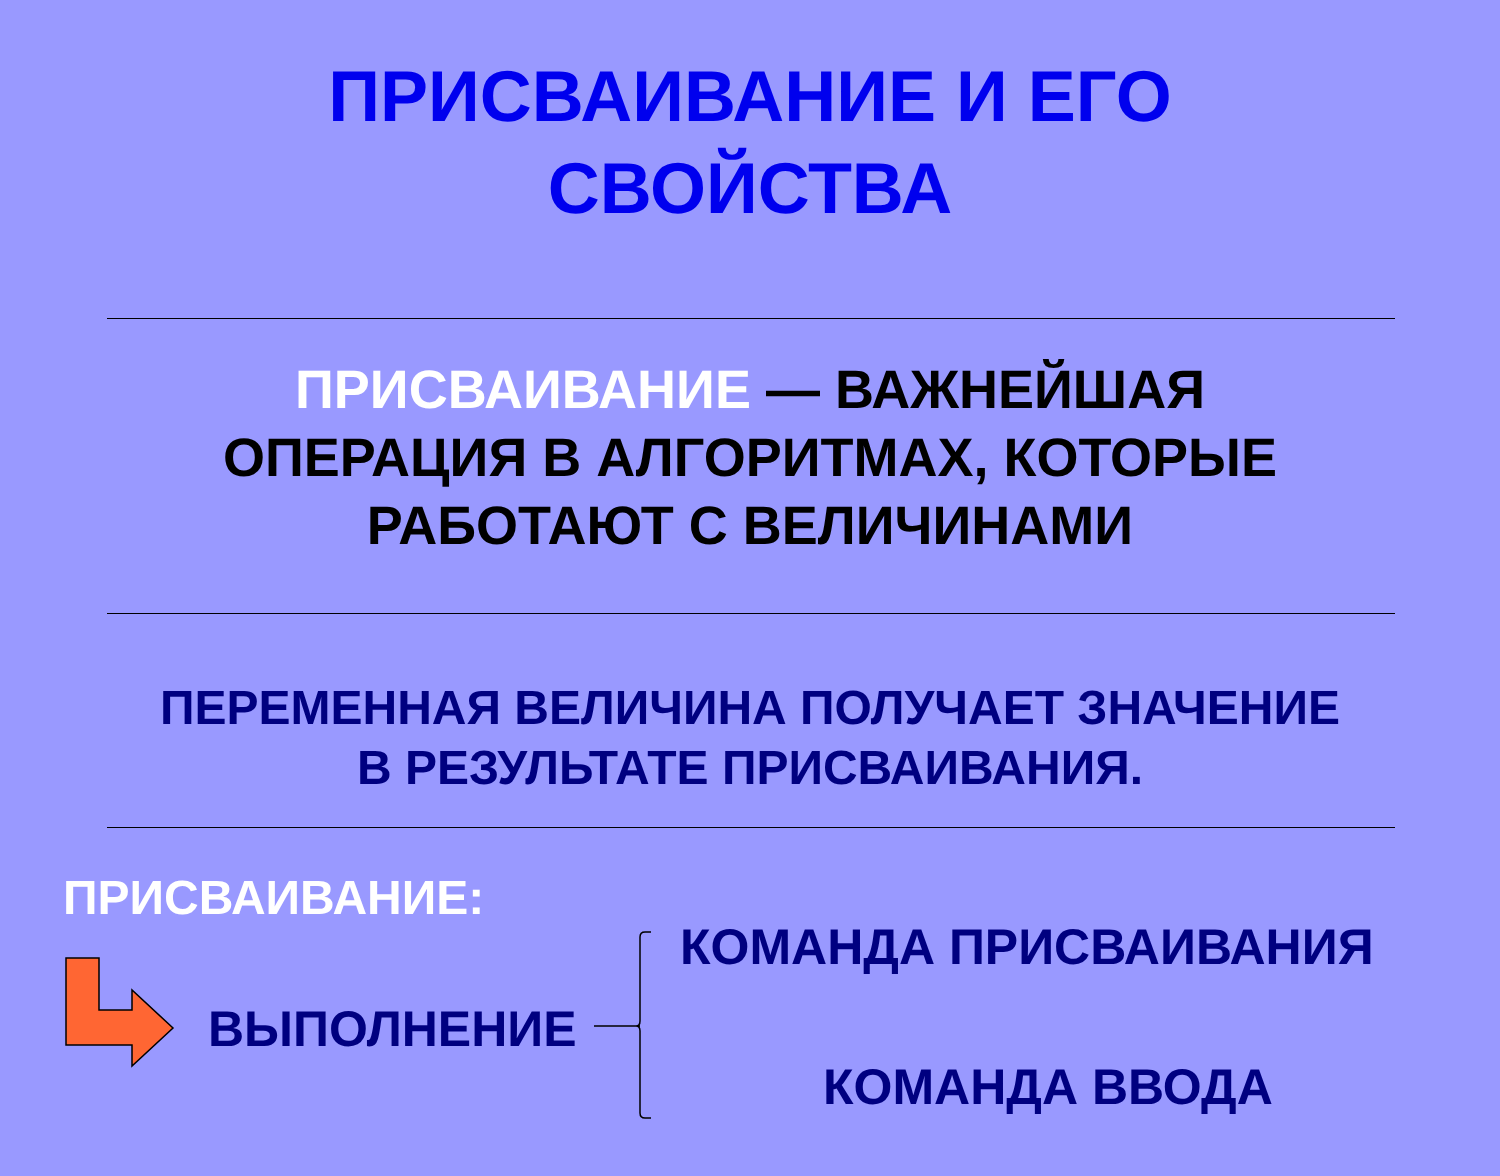ПРИСВАИВАНИЕ И ЕГО
СВОЙСТВА
ПРИСВАИВАНИЕ — ВАЖНЕЙШАЯ
ОПЕРАЦИЯ В АЛГОРИТМАХ, КОТОРЫЕ
РАБОТАЮТ С ВЕЛИЧИНАМИ
ПЕРЕМЕННАЯ ВЕЛИЧИНА ПОЛУЧАЕТ ЗНАЧЕНИЕ
В РЕЗУЛЬТАТЕ ПРИСВАИВАНИЯ.
ПРИСВАИВАНИЕ:
ВЫПОЛНЕНИЕ
КОМАНДА ПРИСВАИВАНИЯ
КОМАНДА ВВОДА